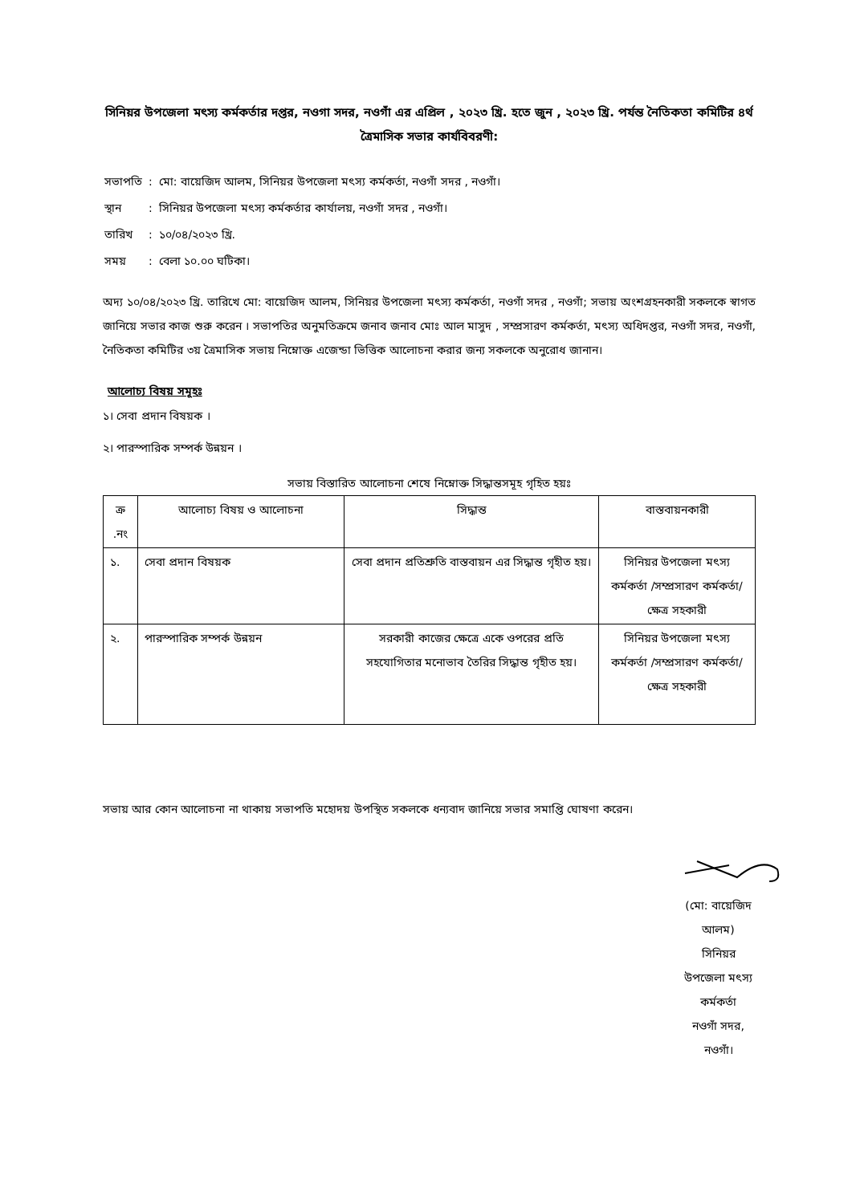সিনিয়র উপজেলা মৎস্য কর্মকর্তার দপ্তর, নওগা সদর, নওগাঁ এর এপ্রিল , ২০২৩ খ্রি. হতে জুন , ২০২৩ খ্রি. পর্যন্ত নৈতিকতা কমিটির ৪র্থ ত্রৈমাসিক সভার কার্যবিবরণী:
| সভাপতি | : | মো: বায়েজিদ আলম, সিনিয়র উপজেলা মৎস্য কর্মকর্তা, নওগাঁ সদর , নওগাঁ। |
| স্থান | : | সিনিয়র উপজেলা মৎস্য কর্মকর্তার কার্যালয়, নওগাঁ সদর , নওগাঁ। |
| তারিখ | : | ১০/০৪/২০২৩ খ্রি. |
| সময় | : | বেলা ১০.০০ ঘটিকা। |
অদ্য ১০/০৪/২০২৩ খ্রি. তারিখে মো: বায়েজিদ আলম, সিনিয়র উপজেলা মৎস্য কর্মকর্তা, নওগাঁ সদর , নওগাঁ; সভায় অংশগ্রহনকারী সকলকে স্বাগত জানিয়ে সভার কাজ শুরু করেন । সভাপতির অনুমতিক্রমে জনাব জনাব মোঃ আল মাসুদ , সম্প্রসারণ কর্মকর্তা, মৎস্য অধিদপ্তর, নওগাঁ সদর, নওগাঁ, নৈতিকতা কমিটির ৩য় ত্রৈমাসিক সভায় নিম্নোক্ত এজেন্ডা ভিত্তিক আলোচনা করার জন্য সকলকে অনুরোধ জানান।
আলোচ্য বিষয় সমূহঃ
১। সেবা প্রদান বিষয়ক ।
২। পারস্পারিক সম্পর্ক উন্নয়ন ।
সভায় বিস্তারিত আলোচনা শেষে নিম্নোক্ত সিদ্ধান্তসমূহ গৃহিত হয়ঃ
| ক্র .নং | আলোচ্য বিষয় ও আলোচনা | সিদ্ধান্ত | বাস্তবায়নকারী |
| --- | --- | --- | --- |
| ১. | সেবা প্রদান বিষয়ক | সেবা প্রদান প্রতিশ্রুতি বাস্তবায়ন এর সিদ্ধান্ত গৃহীত হয়। | সিনিয়র উপজেলা মৎস্য কর্মকর্তা /সম্প্রসারণ কর্মকর্তা/ ক্ষেত্র সহকারী |
| ২. | পারস্পারিক সম্পর্ক উন্নয়ন | সরকারী কাজের ক্ষেত্রে একে ওপরের প্রতি সহযোগিতার মনোভাব তৈরির সিদ্ধান্ত গৃহীত হয়। | সিনিয়র উপজেলা মৎস্য কর্মকর্তা /সম্প্রসারণ কর্মকর্তা/ ক্ষেত্র সহকারী |
সভায় আর কোন আলোচনা না থাকায় সভাপতি মহোদয় উপস্থিত সকলকে ধন্যবাদ জানিয়ে সভার সমাপ্তি ঘোষণা করেন।
(মো: বায়েজিদ আলম)
সিনিয়র উপজেলা মৎস্য কর্মকর্তা
নওগাঁ সদর, নওগাঁ।